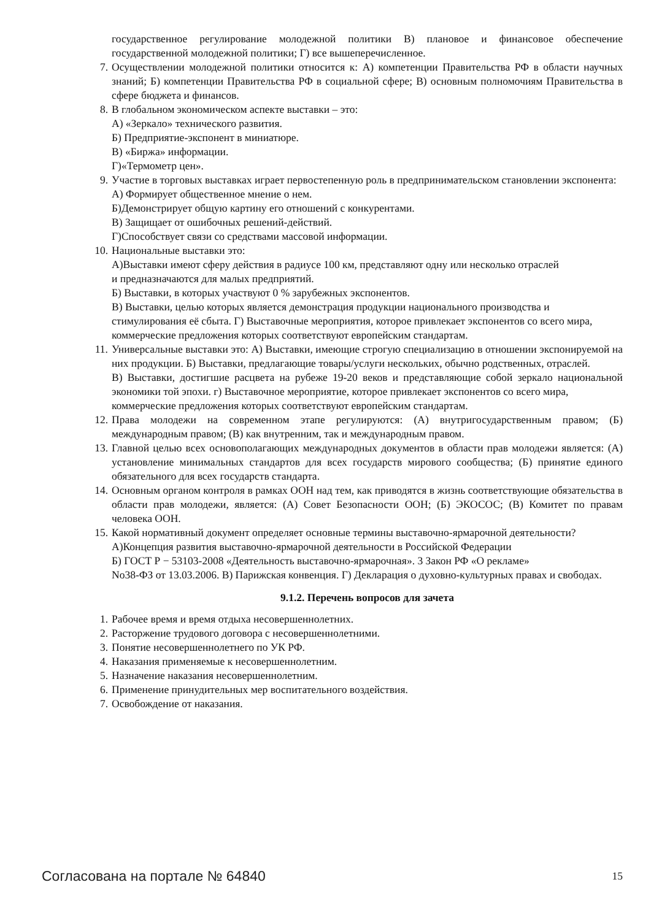государственное регулирование молодежной политики В) плановое и финансовое обеспечение государственной молодежной политики; Г) все вышеперечисленное.
7.
Осуществлении молодежной политики относится к: А) компетенции Правительства РФ в области научных знаний; Б) компетенции Правительства РФ в социальной сфере; В) основным полномочиям Правительства в сфере бюджета и финансов.
8.
В глобальном экономическом аспекте выставки – это:
А) «Зеркало» технического развития.
Б) Предприятие-экспонент в миниатюре.
В) «Биржа» информации.
Г)«Термометр цен».
9.
Участие в торговых выставках играет первостепенную роль в предпринимательском становлении экспонента:
А) Формирует общественное мнение о нем.
Б)Демонстрирует общую картину его отношений с конкурентами.
В) Защищает от ошибочных решений-действий.
Г)Способствует связи со средствами массовой информации.
10.
Национальные выставки это:
А)Выставки имеют сферу действия в радиусе 100 км, представляют одну или несколько отраслей
и предназначаются для малых предприятий.
Б) Выставки, в которых участвуют 0 % зарубежных экспонентов.
В) Выставки, целью которых является демонстрация продукции национального производства и
стимулирования её сбыта. Г) Выставочные мероприятия, которое привлекает экспонентов со всего мира,
коммерческие предложения которых соответствуют европейским стандартам.
11.
Универсальные выставки это: А) Выставки, имеющие строгую специализацию в отношении экспонируемой на них продукции. Б) Выставки, предлагающие товары/услуги нескольких, обычно родственных, отраслей.
В) Выставки, достигшие расцвета на рубеже 19-20 веков и представляющие собой зеркало национальной экономики той эпохи. г) Выставочное мероприятие, которое привлекает экспонентов со всего мира,
коммерческие предложения которых соответствуют европейским стандартам.
12.
Права молодежи на современном этапе регулируются: (А) внутригосударственным правом; (Б) международным правом; (В) как внутренним, так и международным правом.
13.
Главной целью всех основополагающих международных документов в области прав молодежи является: (А) установление минимальных стандартов для всех государств мирового сообщества; (Б) принятие единого обязательного для всех государств стандарта.
14.
Основным органом контроля в рамках ООН над тем, как приводятся в жизнь соответствующие обязательства в области прав молодежи, является: (А) Совет Безопасности ООН; (Б) ЭКОСОС; (В) Комитет по правам человека ООН.
15.
Какой нормативный документ определяет основные термины выставочно-ярмарочной деятельности?
А)Концепция развития выставочно-ярмарочной деятельности в Российской Федерации
Б) ГОСТ Р − 53103-2008 «Деятельность выставочно-ярмарочная». 3 Закон РФ «О рекламе»
No38-ФЗ от 13.03.2006. В) Парижская конвенция. Г) Декларация о духовно-культурных правах и свободах.
9.1.2. Перечень вопросов для зачета
1.
Рабочее время и время отдыха несовершеннолетних.
2.
Расторжение трудового договора с несовершеннолетними.
3.
Понятие несовершеннолетнего по УК РФ.
4.
Наказания применяемые к несовершеннолетним.
5.
Назначение наказания несовершеннолетним.
6.
Применение принудительных мер воспитательного воздействия.
7.
Освобождение от наказания.
Согласована на портале № 64840 15